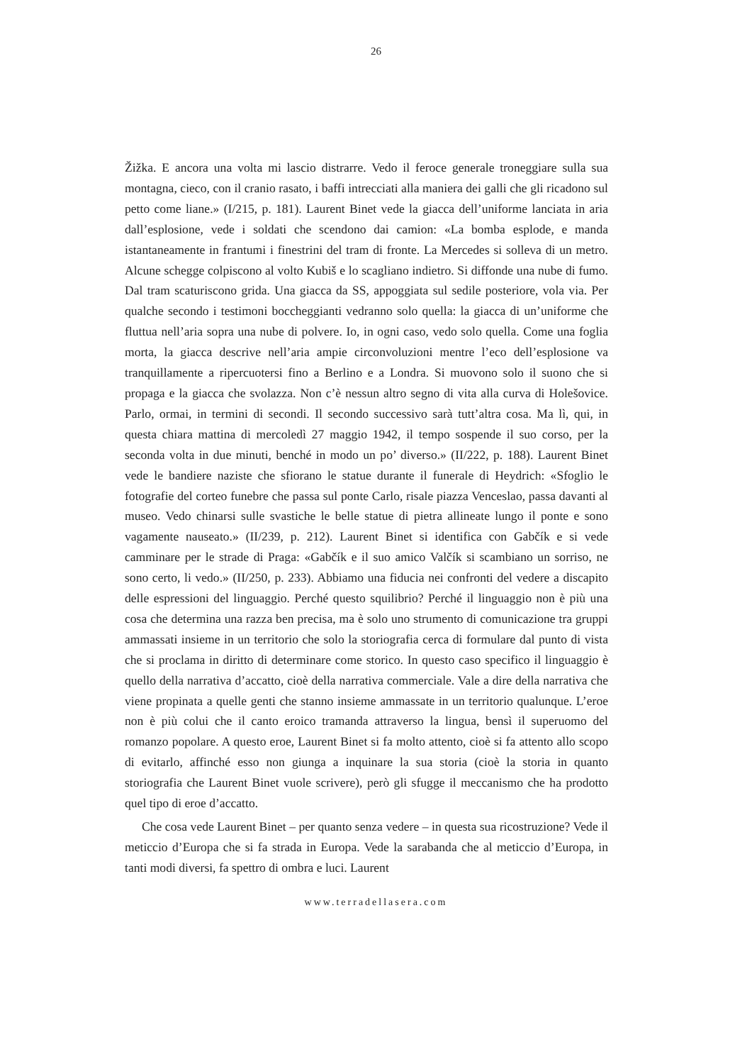26
Žižka. E ancora una volta mi lascio distrarre. Vedo il feroce generale troneggiare sulla sua montagna, cieco, con il cranio rasato, i baffi intrecciati alla maniera dei galli che gli ricadono sul petto come liane.» (I/215, p. 181). Laurent Binet vede la giacca dell’uniforme lanciata in aria dall’esplosione, vede i soldati che scendono dai camion: «La bomba esplode, e manda istantaneamente in frantumi i finestrini del tram di fronte. La Mercedes si solleva di un metro. Alcune schegge colpiscono al volto Kubiš e lo scagliano indietro. Si diffonde una nube di fumo. Dal tram scaturiscono grida. Una giacca da SS, appoggiata sul sedile posteriore, vola via. Per qualche secondo i testimoni boccheggianti vedranno solo quella: la giacca di un’uniforme che fluttua nell’aria sopra una nube di polvere. Io, in ogni caso, vedo solo quella. Come una foglia morta, la giacca descrive nell’aria ampie circonvoluzioni mentre l’eco dell’esplosione va tranquillamente a ripercuotersi fino a Berlino e a Londra. Si muovono solo il suono che si propaga e la giacca che svolazza. Non c’è nessun altro segno di vita alla curva di Holešovice. Parlo, ormai, in termini di secondi. Il secondo successivo sarà tutt’altra cosa. Ma lì, qui, in questa chiara mattina di mercoledì 27 maggio 1942, il tempo sospende il suo corso, per la seconda volta in due minuti, benché in modo un po’ diverso.» (II/222, p. 188). Laurent Binet vede le bandiere naziste che sfiorano le statue durante il funerale di Heydrich: «Sfoglio le fotografie del corteo funebre che passa sul ponte Carlo, risale piazza Venceslao, passa davanti al museo. Vedo chinarsi sulle svastiche le belle statue di pietra allineate lungo il ponte e sono vagamente nauseato.» (II/239, p. 212). Laurent Binet si identifica con Gabčík e si vede camminare per le strade di Praga: «Gabčík e il suo amico Valčík si scambiano un sorriso, ne sono certo, li vedo.» (II/250, p. 233). Abbiamo una fiducia nei confronti del vedere a discapito delle espressioni del linguaggio. Perché questo squilibrio? Perché il linguaggio non è più una cosa che determina una razza ben precisa, ma è solo uno strumento di comunicazione tra gruppi ammassati insieme in un territorio che solo la storiografia cerca di formulare dal punto di vista che si proclama in diritto di determinare come storico. In questo caso specifico il linguaggio è quello della narrativa d’accatto, cioè della narrativa commerciale. Vale a dire della narrativa che viene propinata a quelle genti che stanno insieme ammassate in un territorio qualunque. L’eroe non è più colui che il canto eroico tramanda attraverso la lingua, bensì il superuomo del romanzo popolare. A questo eroe, Laurent Binet si fa molto attento, cioè si fa attento allo scopo di evitarlo, affinché esso non giunga a inquinare la sua storia (cioè la storia in quanto storiografia che Laurent Binet vuole scrivere), però gli sfugge il meccanismo che ha prodotto quel tipo di eroe d’accatto.
Che cosa vede Laurent Binet – per quanto senza vedere – in questa sua ricostruzione? Vede il meticcio d’Europa che si fa strada in Europa. Vede la sarabanda che al meticcio d’Europa, in tanti modi diversi, fa spettro di ombra e luci. Laurent
www.terradellasera.com